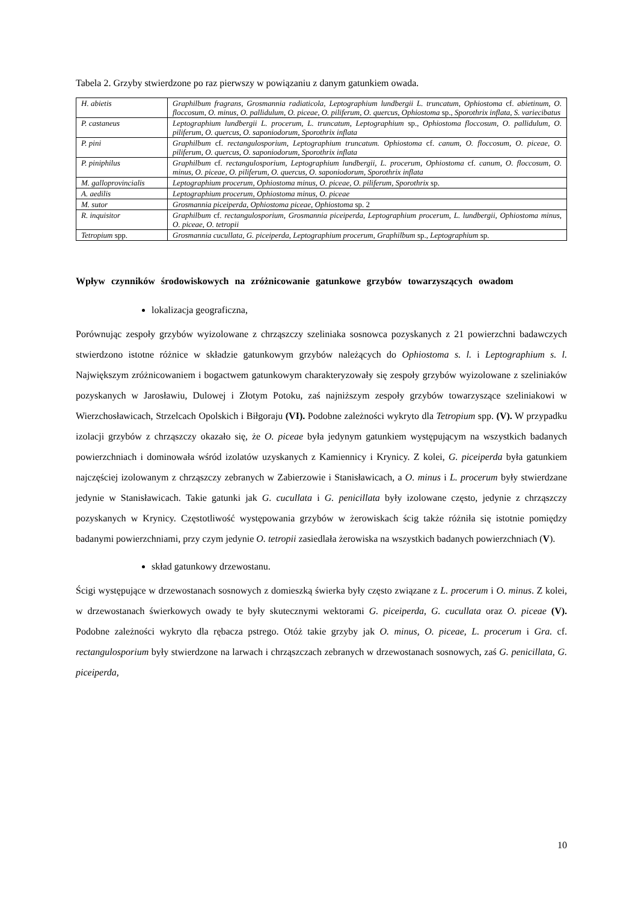Tabela 2. Grzyby stwierdzone po raz pierwszy w powiązaniu z danym gatunkiem owada.
| H. abietis | Graphilbum fragrans, Grosmannia radiaticola , Leptographium lundbergii L. truncatum , Ophiostoma cf. abietinum, O. floccosum , O. minus, O. pallidulum, O. piceae , O. piliferum, O. quercus, Ophiostoma sp., Sporothrix inflata, S. variecibatus |
| P. castaneus | Leptographium lundbergii L. procerum, L. truncatum, Leptographium sp., Ophiostoma floccosum, O. pallidulum, O. piliferum, O. quercus, O. saponiodorum, Sporothrix inflata |
| P. pini | Graphilbum cf. rectangulosporium, Leptographium truncatum. Ophiostoma cf. canum, O. floccosum, O. piceae , O. piliferum, O. quercus, O. saponiodorum, Sporothrix inflata |
| P. piniphilus | Graphilbum cf. rectangulosporium, Leptographium lundbergii, L. procerum, Ophiostoma cf. canum, O. floccosum , O. minus, O. piceae , O. piliferum, O. quercus, O. saponiodorum, Sporothrix inflata |
| M. galloprovincialis | Leptographium procerum, Ophiostoma minus, O. piceae, O. piliferum, Sporothrix sp. |
| A. aedilis | Leptographium procerum, Ophiostoma minus, O. piceae |
| M. sutor | Grosmannia piceiperda, Ophiostoma piceae, Ophiostoma sp. 2 |
| R. inquisitor | Graphilbum cf. rectangulosporium, Grosmannia piceiperda, Leptographium procerum, L. lundbergii, Ophiostoma minus, O. piceae, O. tetropii |
| Tetropium spp. | Grosmannia cucullata, G. piceiperda, Leptographium procerum, Graphilbum sp., Leptographium sp. |
Wpływ czynników środowiskowych na zróżnicowanie gatunkowe grzybów towarzyszących owadom
lokalizacja geograficzna,
Porównując zespoły grzybów wyizolowane z chrząszczy szeliniaka sosnowca pozyskanych z 21 powierzchni badawczych stwierdzono istotne różnice w składzie gatunkowym grzybów należących do Ophiostoma s. l. i Leptographium s. l. Największym zróżnicowaniem i bogactwem gatunkowym charakteryzowały się zespoły grzybów wyizolowane z szeliniaków pozyskanych w Jarosławiu, Dulowej i Złotym Potoku, zaś najniższym zespoły grzybów towarzyszące szeliniakowi w Wierzchosławicach, Strzelcach Opolskich i Biłgoraju (VI). Podobne zależności wykryto dla Tetropium spp. (V). W przypadku izolacji grzybów z chrząszczy okazało się, że O. piceae była jedynym gatunkiem występującym na wszystkich badanych powierzchniach i dominowała wśród izolatów uzyskanych z Kamiennicy i Krynicy. Z kolei, G. piceiperda była gatunkiem najczęściej izolowanym z chrząszczy zebranych w Zabierzowie i Stanisławicach, a O. minus i L. procerum były stwierdzane jedynie w Stanisławicach. Takie gatunki jak G. cucullata i G. penicillata były izolowane często, jedynie z chrząszczy pozyskanych w Krynicy. Częstotliwość występowania grzybów w żerowiskach ścig także różniła się istotnie pomiędzy badanymi powierzchniami, przy czym jedynie O. tetropii zasiedlała żerowiska na wszystkich badanych powierzchniach (V).
skład gatunkowy drzewostanu.
Ścigi występujące w drzewostanach sosnowych z domieszką świerka były często związane z L. procerum i O. minus. Z kolei, w drzewostanach świerkowych owady te były skutecznymi wektorami G. piceiperda, G. cucullata oraz O. piceae (V). Podobne zależności wykryto dla rębacza pstrego. Otóż takie grzyby jak O. minus, O. piceae, L. procerum i Gra. cf. rectangulosporium były stwierdzone na larwach i chrząszczach zebranych w drzewostanach sosnowych, zaś G. penicillata, G. piceiperda,
10